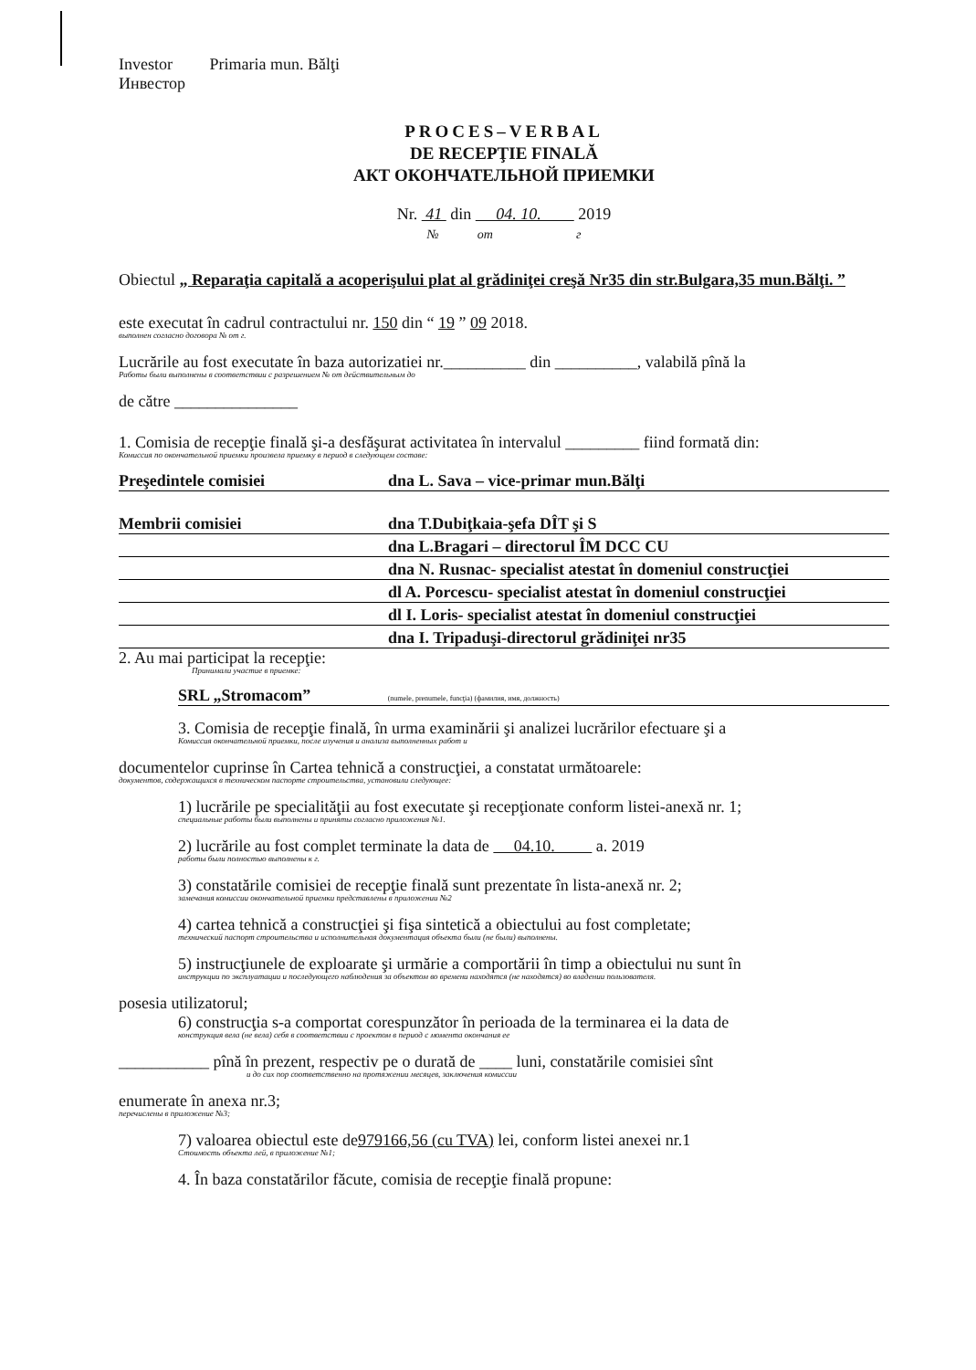Investor Primaria mun. Bălţi
Инвестор
PROCES–VERBAL
DE RECEPŢIE FINALĂ
АКТ ОКОНЧАТЕЛЬНОЙ ПРИЕМКИ
Nr. 41 din 04. 10. 2019
№ от г
Obiectul „ Reparaţia capitală a acoperişului plat al grădiniţei creşă Nr35 din str.Bulgara,35 mun.Bălţi. ”
este executat în cadrul contractului nr. 150 din “ 19 ” 09 2018.
выполнен согласно договора № от г.
Lucrările au fost executate în baza autorizatiei nr.__________ din __________, valabilă pînă la
Работы были выполнены в соответствии с разрешением № от действительным до
de către _______________
1. Comisia de recepţie finală şi-a desfăşurat activitatea în intervalul _________ fiind formată din:
Комиссия по окончательной приемки произвела приемку в период в следующем составе:
Preşedintele comisiei dna L. Sava – vice-primar mun.Bălţi
Membrii comisiei dna T.Dubiţkaia-şefa DÎT şi S
dna L.Bragari – directorul ÎM DCC CU
dna N. Rusnac- specialist atestat în domeniul construcţiei
dl A. Porcescu- specialist atestat în domeniul construcţiei
dl I. Loris- specialist atestat în domeniul construcţiei
dna I. Tripaduşi-directorul grădiniţei nr35
2. Au mai participat la recepţie:
Принимали участие в приемке:
SRL „Stromacom” (numele, prenumele, funcţia) (фамилия, имя, должность)
3. Comisia de recepţie finală, în urma examinării şi analizei lucrărilor efectuare şi a
Комиссия окончательной приемки, после изучения и анализа выполненных работ и
documentelor cuprinse în Cartea tehnică a construcţiei, a constatat următoarele:
документов, содержащихся в техническом паспорте строительства, установили следующее:
1) lucrările pe specialităţii au fost executate şi recepţionate conform listei-anexă nr. 1;
специальные работы были выполнены и приняты согласно приложения №1.
2) lucrările au fost complet terminate la data de 04.10. a. 2019
работы были полностью выполнены к г.
3) constatările comisiei de recepţie finală sunt prezentate în lista-anexă nr. 2;
замечания комиссии окончательной приемки представлены в приложении №2
4) cartea tehnică a construcţiei şi fişa sintetică a obiectului au fost completate;
технический паспорт строительства и исполнительная документация объекта были (не были) выполнены.
5) instrucţiunele de exploarate şi urmărie a comportării în timp a obiectului nu sunt în
инструкции по эксплуатации и последующего наблюдения за объектом во времени находятся (не находятся) во владении пользователя.
posesia utilizatorul;
6) construcţia s-a comportat corespunzător în perioada de la terminarea ei la data de
конструкция вела (не вела) себя в соответствии с проектом в период с момента окончания ее
___________ pînă în prezent, respectiv pe o durată de ____ luni, constatările comisiei sînt
и до сих пор соответственно на протяжении месяцев, заключения комиссии
enumerate în anexa nr.3;
перечислены в приложение №3;
7) valoarea obiectul este de979166,56 (cu TVA) lei, conform listei anexei nr.1
Стоимость объекта лей, в приложение №1;
4. În baza constatărilor făcute, comisia de recepţie finală propune: